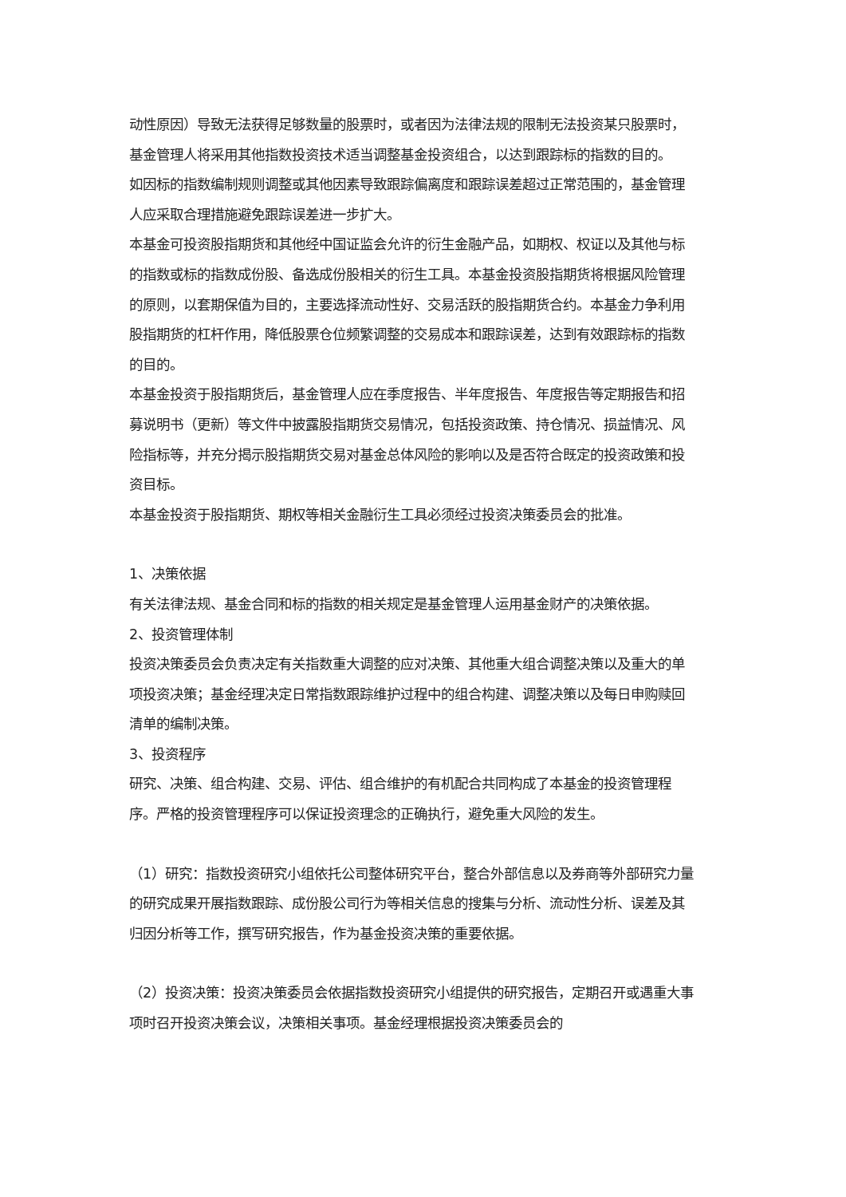动性原因）导致无法获得足够数量的股票时，或者因为法律法规的限制无法投资某只股票时，基金管理人将采用其他指数投资技术适当调整基金投资组合，以达到跟踪标的指数的目的。
如因标的指数编制规则调整或其他因素导致跟踪偏离度和跟踪误差超过正常范围的，基金管理人应采取合理措施避免跟踪误差进一步扩大。
本基金可投资股指期货和其他经中国证监会允许的衍生金融产品，如期权、权证以及其他与标的指数或标的指数成份股、备选成份股相关的衍生工具。本基金投资股指期货将根据风险管理的原则，以套期保值为目的，主要选择流动性好、交易活跃的股指期货合约。本基金力争利用股指期货的杠杆作用，降低股票仓位频繁调整的交易成本和跟踪误差，达到有效跟踪标的指数的目的。
本基金投资于股指期货后，基金管理人应在季度报告、半年度报告、年度报告等定期报告和招募说明书（更新）等文件中披露股指期货交易情况，包括投资政策、持仓情况、损益情况、风险指标等，并充分揭示股指期货交易对基金总体风险的影响以及是否符合既定的投资政策和投资目标。
本基金投资于股指期货、期权等相关金融衍生工具必须经过投资决策委员会的批准。
1、决策依据
有关法律法规、基金合同和标的指数的相关规定是基金管理人运用基金财产的决策依据。
2、投资管理体制
投资决策委员会负责决定有关指数重大调整的应对决策、其他重大组合调整决策以及重大的单项投资决策；基金经理决定日常指数跟踪维护过程中的组合构建、调整决策以及每日申购赎回清单的编制决策。
3、投资程序
研究、决策、组合构建、交易、评估、组合维护的有机配合共同构成了本基金的投资管理程序。严格的投资管理程序可以保证投资理念的正确执行，避免重大风险的发生。
（1）研究：指数投资研究小组依托公司整体研究平台，整合外部信息以及券商等外部研究力量的研究成果开展指数跟踪、成份股公司行为等相关信息的搜集与分析、流动性分析、误差及其归因分析等工作，撰写研究报告，作为基金投资决策的重要依据。
（2）投资决策：投资决策委员会依据指数投资研究小组提供的研究报告，定期召开或遇重大事项时召开投资决策会议，决策相关事项。基金经理根据投资决策委员会的